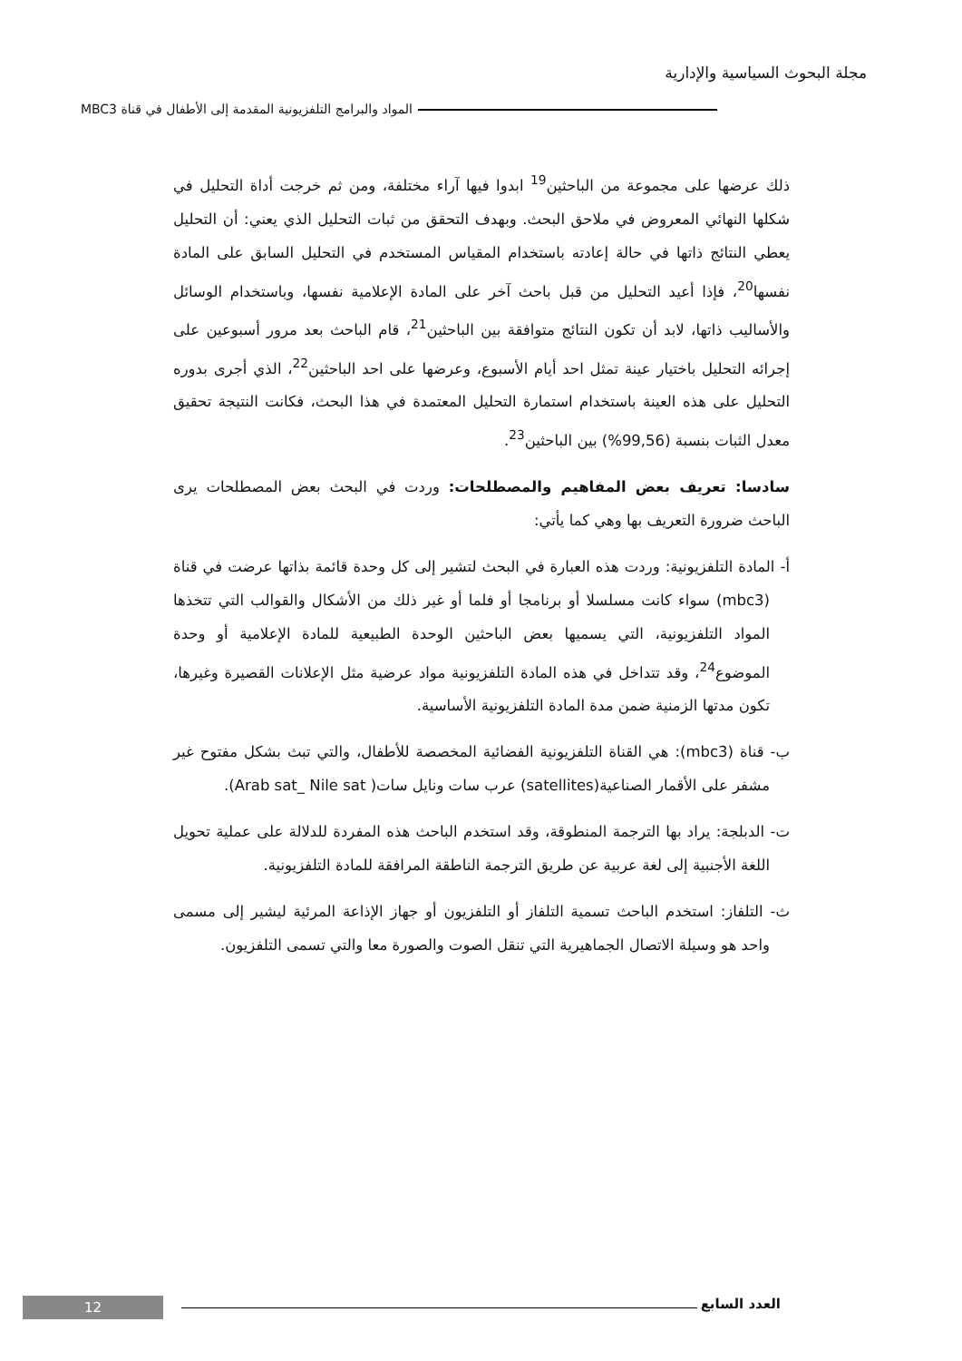مجلة البحوث السياسية والإدارية
المواد والبرامج التلفزيونية المقدمة إلى الأطفال في قناة MBC3
ذلك عرضها على مجموعة من الباحثين<sup>19</sup> ابدوا فيها آراء مختلفة، ومن ثم خرجت أداة التحليل في شكلها النهائي المعروض في ملاحق البحث. وبهدف التحقق من ثبات التحليل الذي يعني: أن التحليل يعطي النتائج ذاتها في حالة إعادته باستخدام المقياس المستخدم في التحليل السابق على المادة نفسها<sup>20</sup>، فإذا أعيد التحليل من قبل باحث آخر على المادة الإعلامية نفسها، وباستخدام الوسائل والأساليب ذاتها، لابد أن تكون النتائج متوافقة بين الباحثين<sup>21</sup>، قام الباحث بعد مرور أسبوعين على إجرائه التحليل باختيار عينة تمثل احد أيام الأسبوع، وعرضها على احد الباحثين<sup>22</sup>، الذي أجرى بدوره التحليل على هذه العينة باستخدام استمارة التحليل المعتمدة في هذا البحث، فكانت النتيجة تحقيق معدل الثبات بنسبة (99,56%) بين الباحثين<sup>23</sup>.
سادسا: تعريف بعض المفاهيم والمصطلحات: وردت في البحث بعض المصطلحات يرى الباحث ضرورة التعريف بها وهي كما يأتي:
أ- المادة التلفزيونية: وردت هذه العبارة في البحث لتشير إلى كل وحدة قائمة بذاتها عرضت في قناة (mbc3) سواء كانت مسلسلا أو برنامجا أو فلما أو غير ذلك من الأشكال والقوالب التي تتخذها المواد التلفزيونية، التي يسميها بعض الباحثين الوحدة الطبيعية للمادة الإعلامية أو وحدة الموضوع<sup>24</sup>، وقد تتداخل في هذه المادة التلفزيونية مواد عرضية مثل الإعلانات القصيرة وغيرها، تكون مدتها الزمنية ضمن مدة المادة التلفزيونية الأساسية.
ب- قناة (mbc3): هي القناة التلفزيونية الفضائية المخصصة للأطفال، والتي تبث بشكل مفتوح غير مشفر على الأقمار الصناعية(satellites) عرب سات ونايل سات( Arab sat_ Nile sat).
ت- الدبلجة: يراد بها الترجمة المنطوقة، وقد استخدم الباحث هذه المفردة للدلالة على عملية تحويل اللغة الأجنبية إلى لغة عربية عن طريق الترجمة الناطقة المرافقة للمادة التلفزيونية.
ث- التلفاز: استخدم الباحث تسمية التلفاز أو التلفزيون أو جهاز الإذاعة المرئية ليشير إلى مسمى واحد هو وسيلة الاتصال الجماهيرية التي تنقل الصوت والصورة معا والتي تسمى التلفزيون.
12 العدد السابع